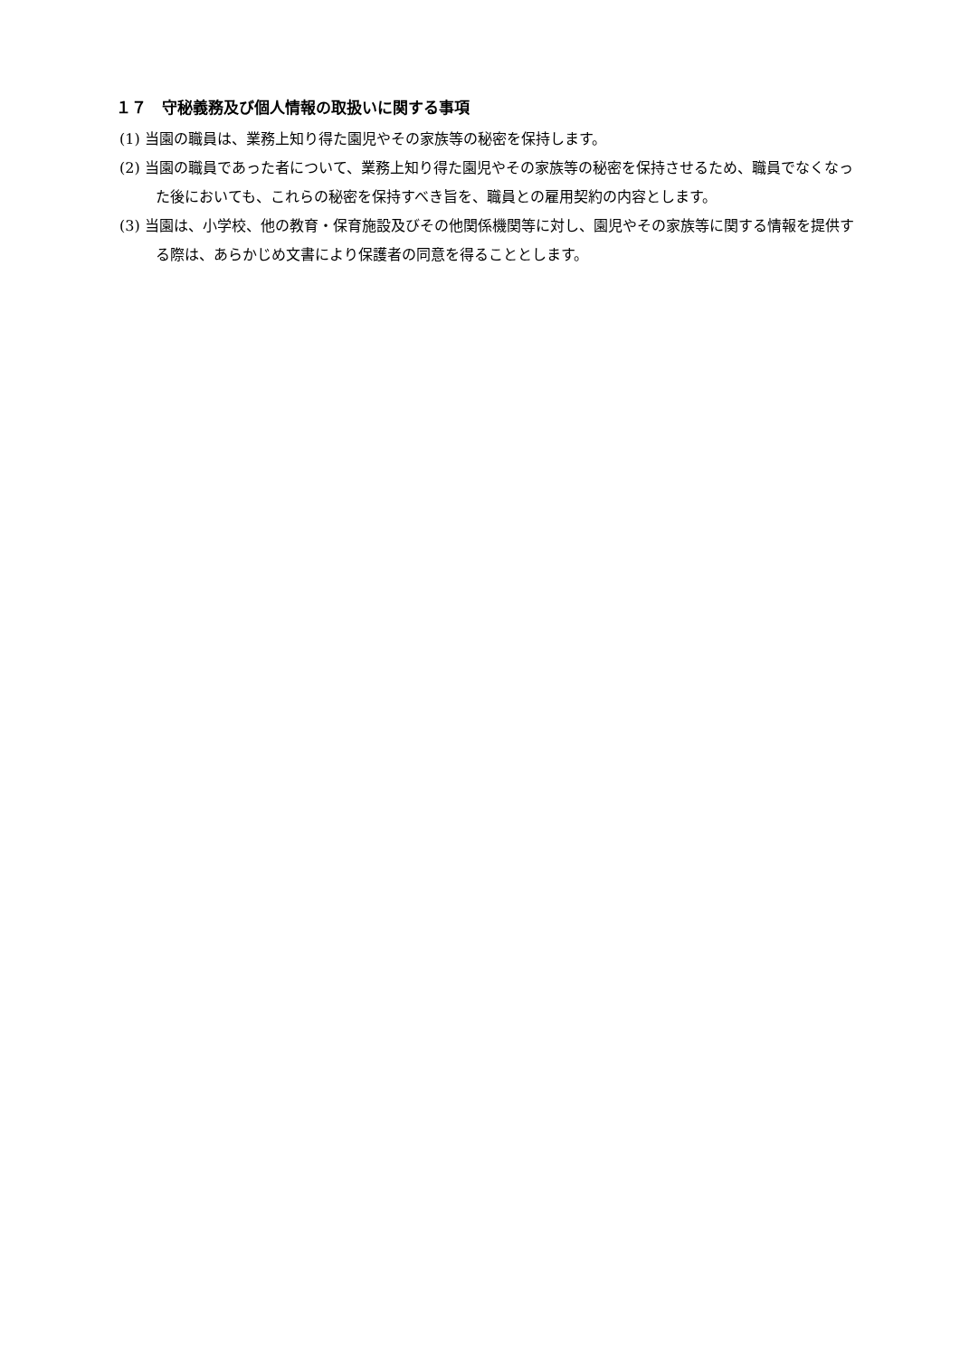１７　守秘義務及び個人情報の取扱いに関する事項
(1) 当園の職員は、業務上知り得た園児やその家族等の秘密を保持します。
(2) 当園の職員であった者について、業務上知り得た園児やその家族等の秘密を保持させるため、職員でなくなった後においても、これらの秘密を保持すべき旨を、職員との雇用契約の内容とします。
(3) 当園は、小学校、他の教育・保育施設及びその他関係機関等に対し、園児やその家族等に関する情報を提供する際は、あらかじめ文書により保護者の同意を得ることとします。